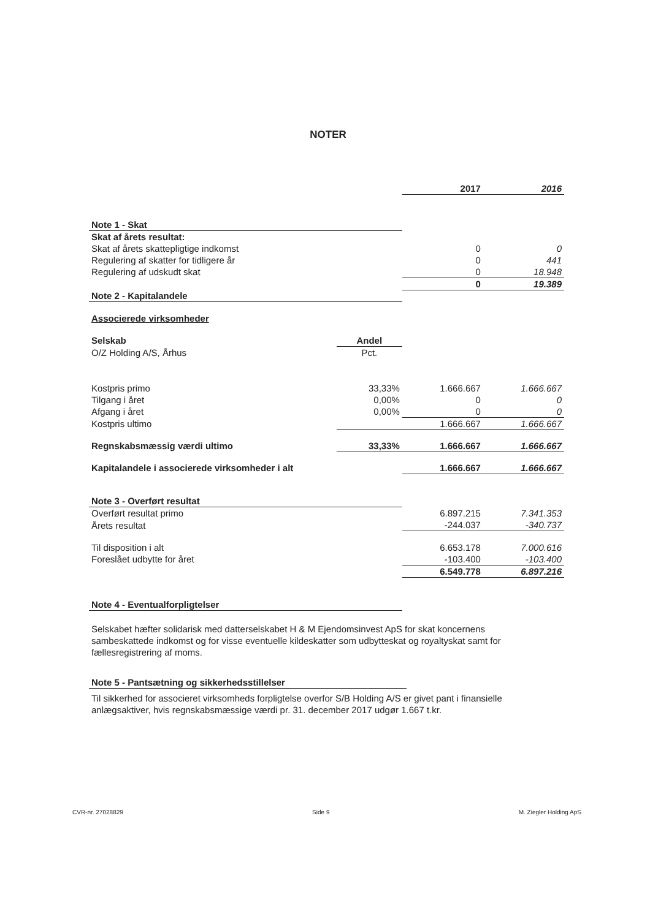NOTER
| | | 2017 | 2016 |
| Note 1 - Skat | | | |
| Skat af årets resultat: | | | |
| Skat af årets skattepligtige indkomst | | 0 | 0 |
| Regulering af skatter for tidligere år | | 0 | 441 |
| Regulering af udskudt skat | | 0 | 18.948 |
| | | 0 | 19.389 |
| Note 2 - Kapitalandele | | | |
| Associerede virksomheder | | | |
| Selskab | Andel | | |
| O/Z Holding A/S, Århus | Pct. | | |
| Kostpris primo | 33,33% | 1.666.667 | 1.666.667 |
| Tilgang i året | 0,00% | 0 | 0 |
| Afgang i året | 0,00% | 0 | 0 |
| Kostpris ultimo | | 1.666.667 | 1.666.667 |
| Regnskabsmæssig værdi ultimo | 33,33% | 1.666.667 | 1.666.667 |
| Kapitalandele i associerede virksomheder i alt | | 1.666.667 | 1.666.667 |
| Note 3 - Overført resultat | | | |
| Overført resultat primo | | 6.897.215 | 7.341.353 |
| Årets resultat | | -244.037 | -340.737 |
| Til disposition i alt | | 6.653.178 | 7.000.616 |
| Foreslået udbytte for året | | -103.400 | -103.400 |
| | | 6.549.778 | 6.897.216 |
| Note 4 - Eventualforpligtelser | | | |
Selskabet hæfter solidarisk med datterselskabet H & M Ejendomsinvest ApS for skat koncernens sambeskattede indkomst og for visse eventuelle kildeskatter som udbytteskat og royaltyskat samt for fællesregistrering af moms.
| Note 5 - Pantsætning og sikkerhedsstillelser | |
Til sikkerhed for associeret virksomheds forpligtelse overfor S/B Holding A/S er givet pant i finansielle anlægsaktiver, hvis regnskabsmæssige værdi pr. 31. december 2017 udgør 1.667 t.kr.
CVR-nr. 27028829 Side 9 M. Ziegler Holding ApS